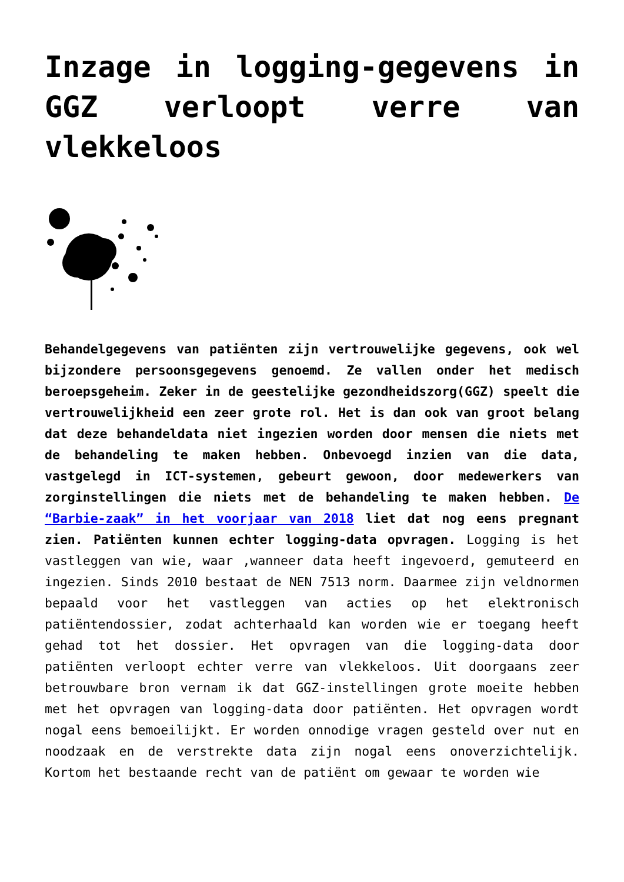Inzage in logging-gegevens in GGZ verloopt verre van vlekkeloos
Behandelgegevens van patiënten zijn vertrouwelijke gegevens, ook wel bijzondere persoonsgegevens genoemd. Ze vallen onder het medisch beroepsgeheim. Zeker in de geestelijke gezondheidszorg(GGZ) speelt die vertrouwelijkheid een zeer grote rol. Het is dan ook van groot belang dat deze behandeldata niet ingezien worden door mensen die niets met de behandeling te maken hebben. Onbevoegd inzien van die data, vastgelegd in ICT-systemen, gebeurt gewoon, door medewerkers van zorginstellingen die niets met de behandeling te maken hebben. De “Barbie-zaak” in het voorjaar van 2018 liet dat nog eens pregnant zien. Patiënten kunnen echter logging-data opvragen. Logging is het vastleggen van wie, waar ,wanneer data heeft ingevoerd, gemuteerd en ingezien. Sinds 2010 bestaat de NEN 7513 norm. Daarmee zijn veldnormen bepaald voor het vastleggen van acties op het elektronisch patiëntendossier, zodat achterhaald kan worden wie er toegang heeft gehad tot het dossier. Het opvragen van die logging-data door patiënten verloopt echter verre van vlekkeloos. Uit doorgaans zeer betrouwbare bron vernam ik dat GGZ-instellingen grote moeite hebben met het opvragen van logging-data door patiënten. Het opvragen wordt nogal eens bemoeilijkt. Er worden onnodige vragen gesteld over nut en noodzaak en de verstrekte data zijn nogal eens onoverzichtelijk. Kortom het bestaande recht van de patiënt om gewaar te worden wie